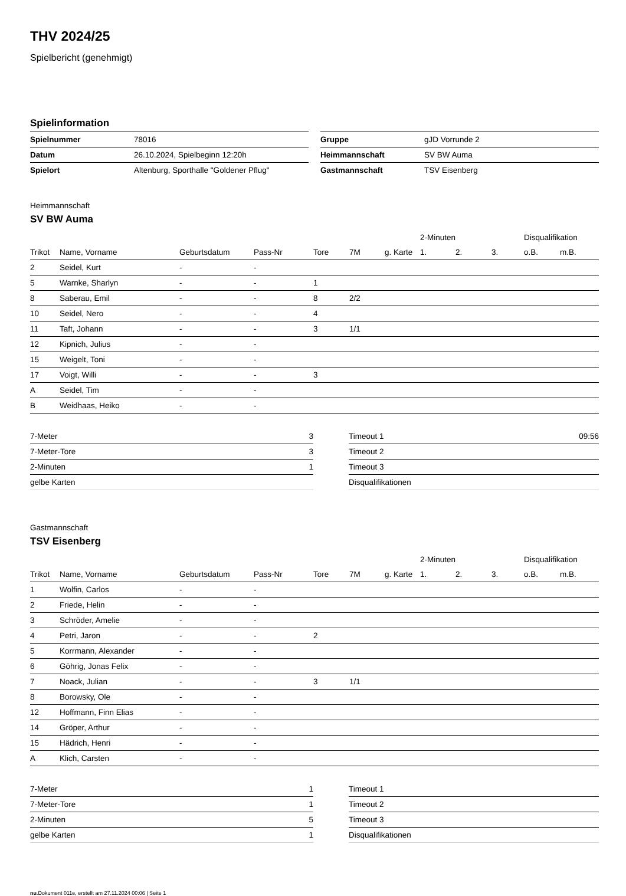THV 2024/25
Spielbericht (genehmigt)
Spielinformation
| Spielnummer | 78016 |
| Datum | 26.10.2024, Spielbeginn 12:20h |
| Spielort | Altenburg, Sporthalle "Goldener Pflug" |
| Gruppe | gJD Vorrunde 2 |
| Heimmannschaft | SV BW Auma |
| Gastmannschaft | TSV Eisenberg |
Heimmannschaft
SV BW Auma
| | | | | | | | 2-Minuten | | | Disqualifikation | |
| --- | --- | --- | --- | --- | --- | --- | --- | --- | --- | --- | --- |
| Trikot | Name, Vorname | Geburtsdatum | Pass-Nr | Tore | 7M | g. Karte | 1. | 2. | 3. | o.B. | m.B. |
| 2 | Seidel, Kurt | - | - | | | | | | | | |
| 5 | Warnke, Sharlyn | - | - | 1 | | | | | | | |
| 8 | Saberau, Emil | - | - | 8 | 2/2 | | | | | | |
| 10 | Seidel, Nero | - | - | 4 | | | | | | | |
| 11 | Taft, Johann | - | - | 3 | 1/1 | | | | | | |
| 12 | Kipnich, Julius | - | - | | | | | | | | |
| 15 | Weigelt, Toni | - | - | | | | | | | | |
| 17 | Voigt, Willi | - | - | 3 | | | | | | | |
| A | Seidel, Tim | - | - | | | | | | | | |
| B | Weidhaas, Heiko | - | - | | | | | | | | |
| 7-Meter | 3 |
| 7-Meter-Tore | 3 |
| 2-Minuten | 1 |
| gelbe Karten | |
| Timeout 1 | 09:56 |
| Timeout 2 | |
| Timeout 3 | |
| Disqualifikationen | |
Gastmannschaft
TSV Eisenberg
| | | | | | | | 2-Minuten | | | Disqualifikation | |
| --- | --- | --- | --- | --- | --- | --- | --- | --- | --- | --- | --- |
| Trikot | Name, Vorname | Geburtsdatum | Pass-Nr | Tore | 7M | g. Karte | 1. | 2. | 3. | o.B. | m.B. |
| 1 | Wolfin, Carlos | - | - | | | | | | | | |
| 2 | Friede, Helin | - | - | | | | | | | | |
| 3 | Schröder, Amelie | - | - | | | | | | | | |
| 4 | Petri, Jaron | - | - | 2 | | | | | | | |
| 5 | Korrmann, Alexander | - | - | | | | | | | | |
| 6 | Göhrig, Jonas Felix | - | - | | | | | | | | |
| 7 | Noack, Julian | - | - | 3 | 1/1 | | | | | | |
| 8 | Borowsky, Ole | - | - | | | | | | | | |
| 12 | Hoffmann, Finn Elias | - | - | | | | | | | | |
| 14 | Gröper, Arthur | - | - | | | | | | | | |
| 15 | Hädrich, Henri | - | - | | | | | | | | |
| A | Klich, Carsten | - | - | | | | | | | | |
| 7-Meter | 1 |
| 7-Meter-Tore | 1 |
| 2-Minuten | 5 |
| gelbe Karten | 1 |
| Timeout 1 | |
| Timeout 2 | |
| Timeout 3 | |
| Disqualifikationen | |
nu.Dokument 011e, erstellt am 27.11.2024 00:06 | Seite 1